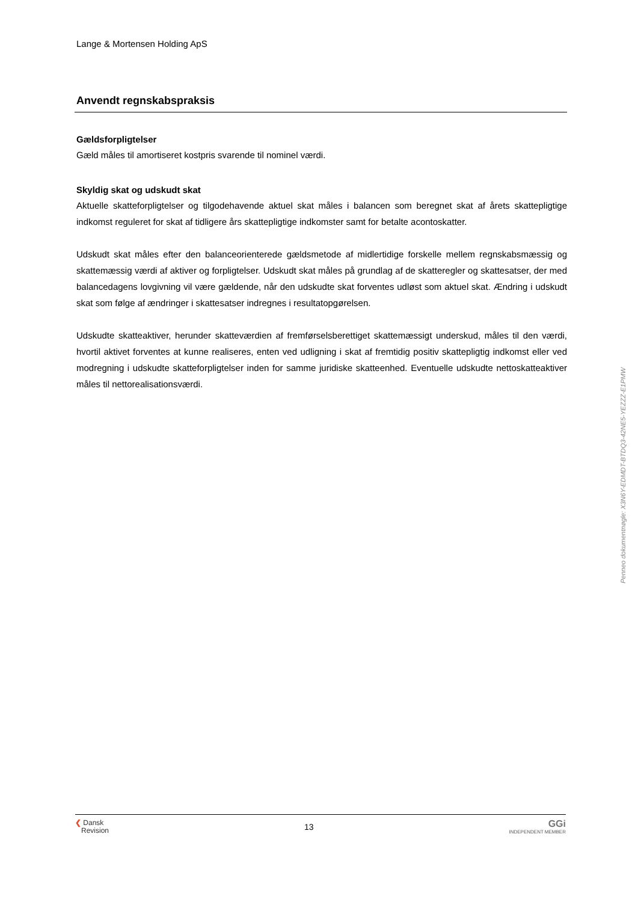Lange & Mortensen Holding ApS
Anvendt regnskabspraksis
Gældsforpligtelser
Gæld måles til amortiseret kostpris svarende til nominel værdi.
Skyldig skat og udskudt skat
Aktuelle skatteforpligtelser og tilgodehavende aktuel skat måles i balancen som beregnet skat af årets skatte­pligtige indkomst reguleret for skat af tidligere års skattepligtige indkomster samt for betalte acontoskatter.
Udskudt skat måles efter den balanceorienterede gældsmetode af midlertidige forskelle mellem regnskabsmæs­sig og skattemæssig værdi af aktiver og forpligtelser. Udskudt skat måles på grundlag af de skatteregler og skat­tesatser, der med balancedagens lovgivning vil være gældende, når den udskudte skat forventes udløst som ak­tuel skat. Ændring i udskudt skat som følge af ændringer i skattesatser indregnes i resultatopgørelsen.
Udskudte skatteaktiver, herunder skatteværdien af fremførselsberettiget skattemæssigt underskud, måles til den værdi, hvortil aktivet forventes at kunne realiseres, enten ved udligning i skat af fremtidig positiv skattepligtig indkomst eller ved modregning i udskudte skatteforpligtelser inden for samme juridiske skatteenhed. Eventuelle udskudte nettoskatteaktiver måles til nettorealisationsværdi.
Penneo dokumentnøgle: X3N6Y-EDMDT-BTDQ3-42NE5-YEZZZ-E1PMW
❮ Dansk
Revision
13
GGi
INDEPENDENT MEMBER